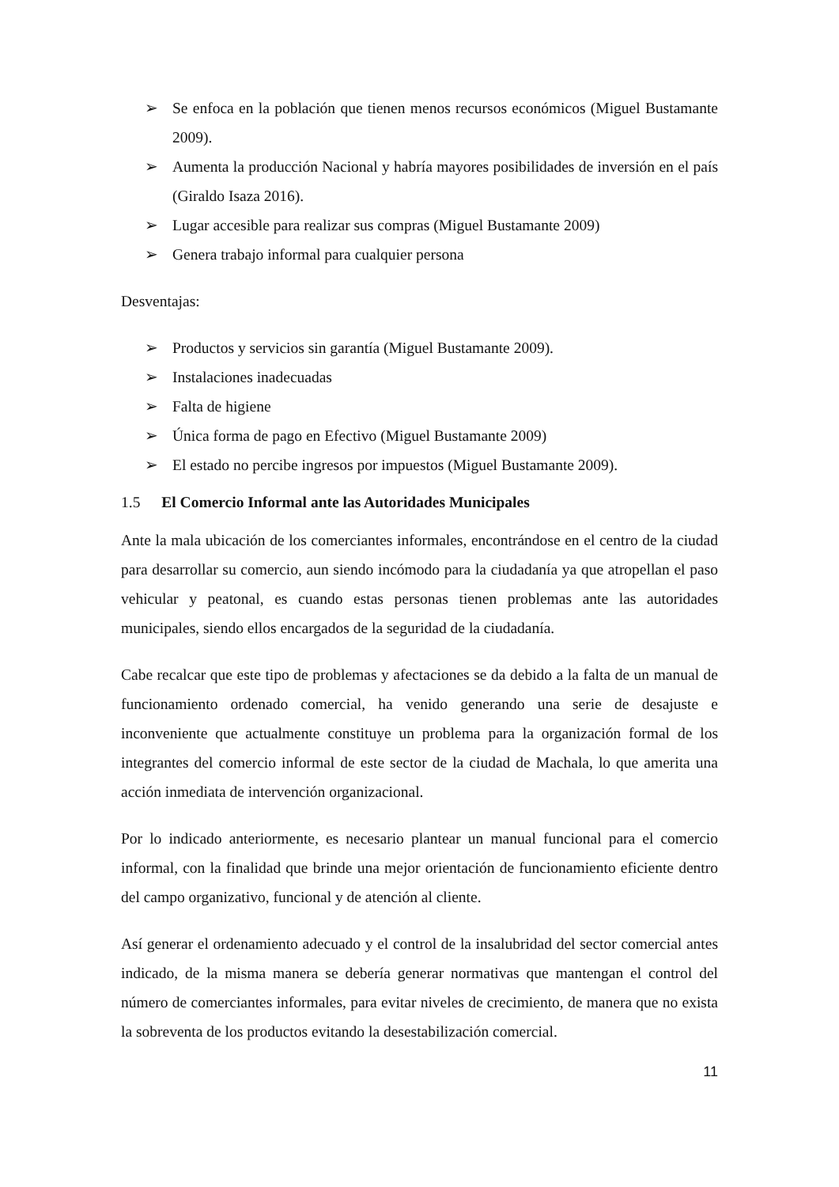➢ Se enfoca en la población que tienen menos recursos económicos (Miguel Bustamante 2009).
➢ Aumenta la producción Nacional y habría mayores posibilidades de inversión en el país (Giraldo Isaza 2016).
➢ Lugar accesible para realizar sus compras (Miguel Bustamante 2009)
➢ Genera trabajo informal para cualquier persona
Desventajas:
➢ Productos y servicios sin garantía (Miguel Bustamante 2009).
➢ Instalaciones inadecuadas
➢ Falta de higiene
➢ Única forma de pago en Efectivo (Miguel Bustamante 2009)
➢ El estado no percibe ingresos por impuestos (Miguel Bustamante 2009).
1.5 El Comercio Informal ante las Autoridades Municipales
Ante la mala ubicación de los comerciantes informales, encontrándose en el centro de la ciudad para desarrollar su comercio, aun siendo incómodo para la ciudadanía ya que atropellan el paso vehicular y peatonal, es cuando estas personas tienen problemas ante las autoridades municipales, siendo ellos encargados de la seguridad de la ciudadanía.
Cabe recalcar que este tipo de problemas y afectaciones se da debido a la falta de un manual de funcionamiento ordenado comercial, ha venido generando una serie de desajuste e inconveniente que actualmente constituye un problema para la organización formal de los integrantes del comercio informal de este sector de la ciudad de Machala, lo que amerita una acción inmediata de intervención organizacional.
Por lo indicado anteriormente, es necesario plantear un manual funcional para el comercio informal, con la finalidad que brinde una mejor orientación de funcionamiento eficiente dentro del campo organizativo, funcional y de atención al cliente.
Así generar el ordenamiento adecuado y el control de la insalubridad del sector comercial antes indicado, de la misma manera se debería generar normativas que mantengan el control del número de comerciantes informales, para evitar niveles de crecimiento, de manera que no exista la sobreventa de los productos evitando la desestabilización comercial.
11